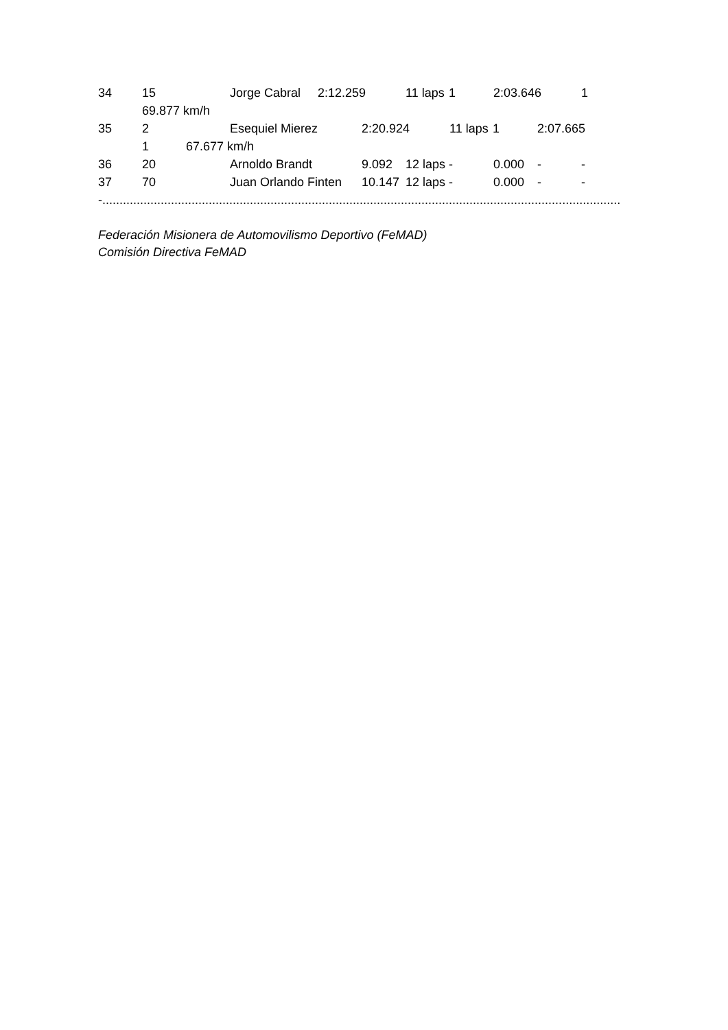34 15 Jorge Cabral 2:12.259 11 laps 1 2:03.646 1
69.877 km/h
35 2 Esequiel Mierez 2:20.924 11 laps 1 2:07.665
1 67.677 km/h
36 20 Arnoldo Brandt 9.092 12 laps - 0.000 - -
37 70 Juan Orlando Finten 10.147 12 laps - 0.000 - -
-.......................................................................................................................................................
Federación Misionera de Automovilismo Deportivo (FeMAD)
Comisión Directiva FeMAD